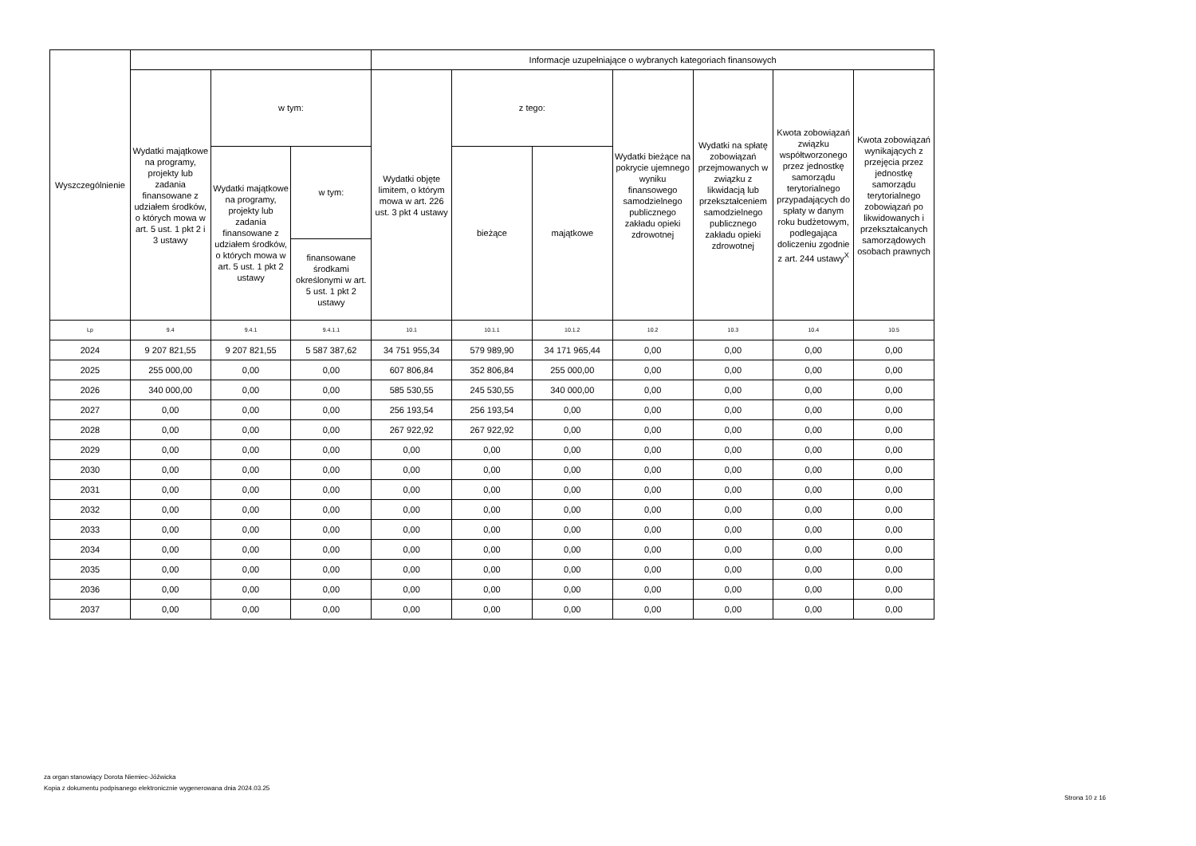| Wyszczególnienie | | | | Informacje uzupełniające o wybranych kategoriach finansowych | | | | | | |
| --- | --- | --- | --- | --- | --- | --- | --- | --- | --- | --- |
| | Wydatki majątkowe na programy, projekty lub zadania finansowane z udziałem środków, o których mowa w art. 5 ust. 1 pkt 2 i 3 ustawy | w tym: | | Wydatki objęte limitem, o którym mowa w art. 226 ust. 3 pkt 4 ustawy | z tego: | | Wydatki bieżące na pokrycie ujemnego wyniku finansowego samodzielnego publicznego zakładu opieki zdrowotnej | Wydatki na spłatę zobowiązań przejmowanych w związku z likwidacją lub przekształceniem samodzielnego publicznego zakładu opieki zdrowotnej | Kwota zobowiązań związku współtworzonego przez jednostkę samorządu terytorialnego przypadających do spłaty w danym roku budżetowym, podlegająca doliczeniu zgodnie z art. 244 ustawy<sup>X</sup> | Kwota zobowiązań wynikających z przejęcia przez jednostkę samorządu terytorialnego zobowiązań po likwidowanych i przekształcanych samorządowych osobach prawnych |
| | | Wydatki majątkowe na programy, projekty lub zadania finansowane z udziałem środków, o których mowa w art. 5 ust. 1 pkt 2 ustawy | w tym: | | bieżące | majątkowe | | | | |
| | | | finansowane środkami określonymi w art. 5 ust. 1 pkt 2 ustawy | | | | | | | |
| Lp | 9.4 | 9.4.1 | 9.4.1.1 | 10.1 | 10.1.1 | 10.1.2 | 10.2 | 10.3 | 10.4 | 10.5 |
| 2024 | 9 207 821,55 | 9 207 821,55 | 5 587 387,62 | 34 751 955,34 | 579 989,90 | 34 171 965,44 | 0,00 | 0,00 | 0,00 | 0,00 |
| 2025 | 255 000,00 | 0,00 | 0,00 | 607 806,84 | 352 806,84 | 255 000,00 | 0,00 | 0,00 | 0,00 | 0,00 |
| 2026 | 340 000,00 | 0,00 | 0,00 | 585 530,55 | 245 530,55 | 340 000,00 | 0,00 | 0,00 | 0,00 | 0,00 |
| 2027 | 0,00 | 0,00 | 0,00 | 256 193,54 | 256 193,54 | 0,00 | 0,00 | 0,00 | 0,00 | 0,00 |
| 2028 | 0,00 | 0,00 | 0,00 | 267 922,92 | 267 922,92 | 0,00 | 0,00 | 0,00 | 0,00 | 0,00 |
| 2029 | 0,00 | 0,00 | 0,00 | 0,00 | 0,00 | 0,00 | 0,00 | 0,00 | 0,00 | 0,00 |
| 2030 | 0,00 | 0,00 | 0,00 | 0,00 | 0,00 | 0,00 | 0,00 | 0,00 | 0,00 | 0,00 |
| 2031 | 0,00 | 0,00 | 0,00 | 0,00 | 0,00 | 0,00 | 0,00 | 0,00 | 0,00 | 0,00 |
| 2032 | 0,00 | 0,00 | 0,00 | 0,00 | 0,00 | 0,00 | 0,00 | 0,00 | 0,00 | 0,00 |
| 2033 | 0,00 | 0,00 | 0,00 | 0,00 | 0,00 | 0,00 | 0,00 | 0,00 | 0,00 | 0,00 |
| 2034 | 0,00 | 0,00 | 0,00 | 0,00 | 0,00 | 0,00 | 0,00 | 0,00 | 0,00 | 0,00 |
| 2035 | 0,00 | 0,00 | 0,00 | 0,00 | 0,00 | 0,00 | 0,00 | 0,00 | 0,00 | 0,00 |
| 2036 | 0,00 | 0,00 | 0,00 | 0,00 | 0,00 | 0,00 | 0,00 | 0,00 | 0,00 | 0,00 |
| 2037 | 0,00 | 0,00 | 0,00 | 0,00 | 0,00 | 0,00 | 0,00 | 0,00 | 0,00 | 0,00 |
za organ stanowiący Dorota Niemiec-Jóźwicka
Kopia z dokumentu podpisanego elektronicznie wygenerowana dnia 2024.03.25
Strona 10 z 16